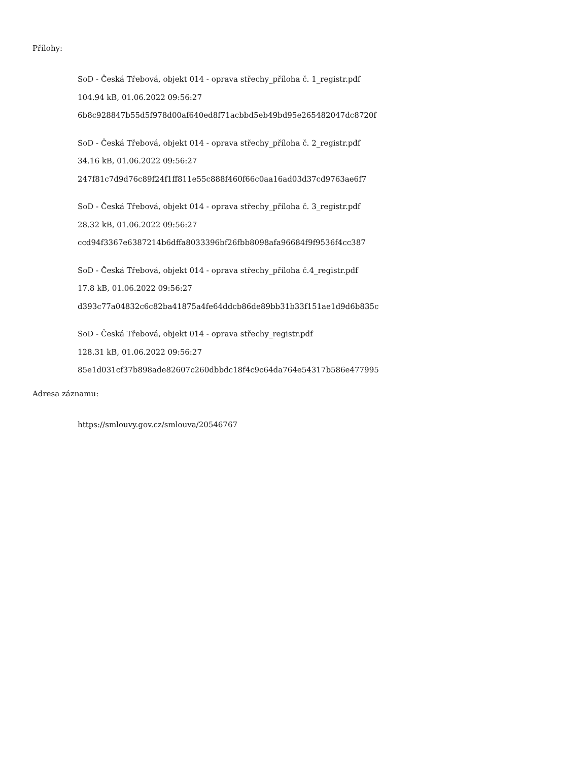Přílohy:
SoD - Česká Třebová, objekt 014 - oprava střechy_příloha č. 1_registr.pdf
104.94 kB, 01.06.2022 09:56:27
6b8c928847b55d5f978d00af640ed8f71acbbd5eb49bd95e265482047dc8720f
SoD - Česká Třebová, objekt 014 - oprava střechy_příloha č. 2_registr.pdf
34.16 kB, 01.06.2022 09:56:27
247f81c7d9d76c89f24f1ff811e55c888f460f66c0aa16ad03d37cd9763ae6f7
SoD - Česká Třebová, objekt 014 - oprava střechy_příloha č. 3_registr.pdf
28.32 kB, 01.06.2022 09:56:27
ccd94f3367e6387214b6dffa8033396bf26fbb8098afa96684f9f9536f4cc387
SoD - Česká Třebová, objekt 014 - oprava střechy_příloha č.4_registr.pdf
17.8 kB, 01.06.2022 09:56:27
d393c77a04832c6c82ba41875a4fe64ddcb86de89bb31b33f151ae1d9d6b835c
SoD - Česká Třebová, objekt 014 - oprava střechy_registr.pdf
128.31 kB, 01.06.2022 09:56:27
85e1d031cf37b898ade82607c260dbbdc18f4c9c64da764e54317b586e477995
Adresa záznamu:
https://smlouvy.gov.cz/smlouva/20546767